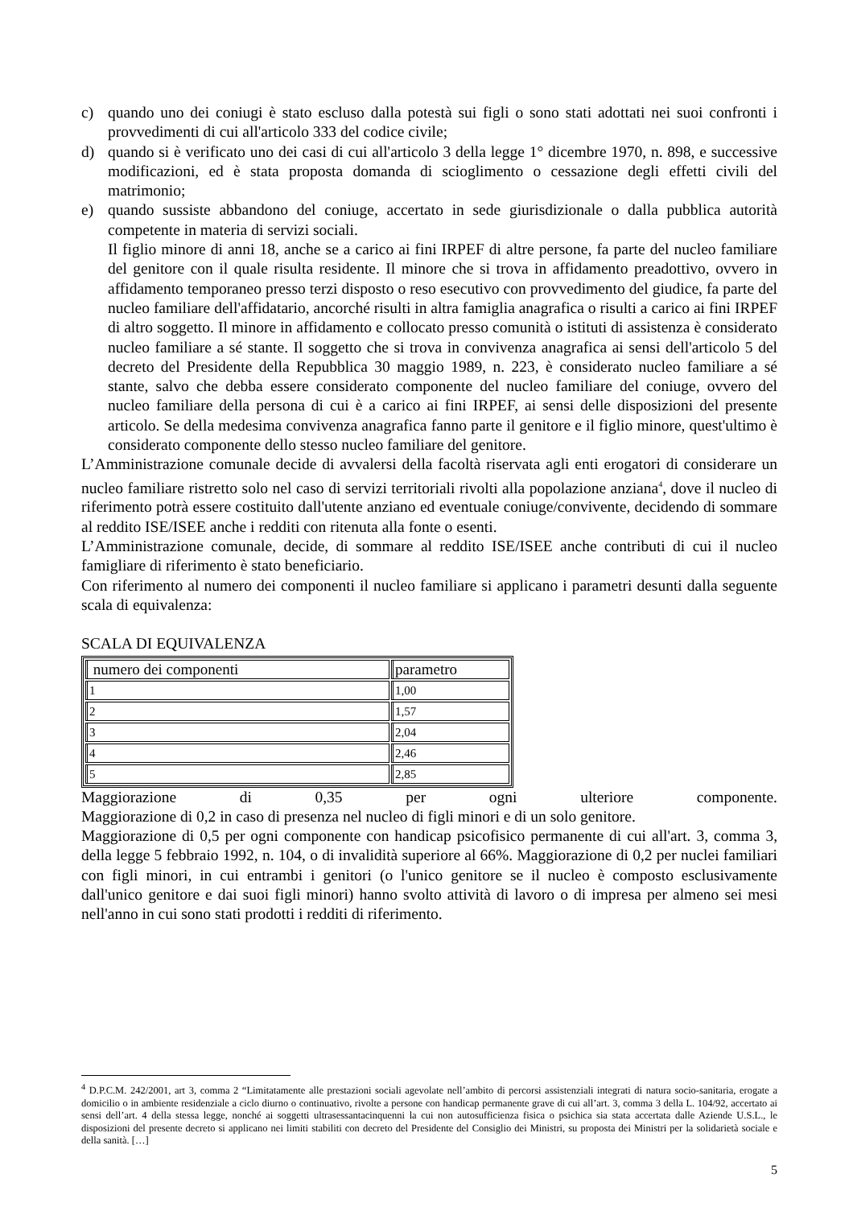c) quando uno dei coniugi è stato escluso dalla potestà sui figli o sono stati adottati nei suoi confronti i provvedimenti di cui all'articolo 333 del codice civile;
d) quando si è verificato uno dei casi di cui all'articolo 3 della legge 1° dicembre 1970, n. 898, e successive modificazioni, ed è stata proposta domanda di scioglimento o cessazione degli effetti civili del matrimonio;
e) quando sussiste abbandono del coniuge, accertato in sede giurisdizionale o dalla pubblica autorità competente in materia di servizi sociali.
Il figlio minore di anni 18, anche se a carico ai fini IRPEF di altre persone, fa parte del nucleo familiare del genitore con il quale risulta residente. Il minore che si trova in affidamento preadottivo, ovvero in affidamento temporaneo presso terzi disposto o reso esecutivo con provvedimento del giudice, fa parte del nucleo familiare dell'affidatario, ancorché risulti in altra famiglia anagrafica o risulti a carico ai fini IRPEF di altro soggetto. Il minore in affidamento e collocato presso comunità o istituti di assistenza è considerato nucleo familiare a sé stante. Il soggetto che si trova in convivenza anagrafica ai sensi dell'articolo 5 del decreto del Presidente della Repubblica 30 maggio 1989, n. 223, è considerato nucleo familiare a sé stante, salvo che debba essere considerato componente del nucleo familiare del coniuge, ovvero del nucleo familiare della persona di cui è a carico ai fini IRPEF, ai sensi delle disposizioni del presente articolo. Se della medesima convivenza anagrafica fanno parte il genitore e il figlio minore, quest'ultimo è considerato componente dello stesso nucleo familiare del genitore.
L’Amministrazione comunale decide di avvalersi della facoltà riservata agli enti erogatori di considerare un nucleo familiare ristretto solo nel caso di servizi territoriali rivolti alla popolazione anziana<sup>4</sup>, dove il nucleo di riferimento potrà essere costituito dall'utente anziano ed eventuale coniuge/convivente, decidendo di sommare al reddito ISE/ISEE anche i redditi con ritenuta alla fonte o esenti.
L’Amministrazione comunale, decide, di sommare al reddito ISE/ISEE anche contributi di cui il nucleo famigliare di riferimento è stato beneficiario.
Con riferimento al numero dei componenti il nucleo familiare si applicano i parametri desunti dalla seguente scala di equivalenza:
SCALA DI EQUIVALENZA
| numero dei componenti | parametro |
| 1 | 1,00 |
| 2 | 1,57 |
| 3 | 2,04 |
| 4 | 2,46 |
| 5 | 2,85 |
Maggiorazione di 0,35 per ogni ulteriore componente.
Maggiorazione di 0,2 in caso di presenza nel nucleo di figli minori e di un solo genitore.
Maggiorazione di 0,5 per ogni componente con handicap psicofisico permanente di cui all'art. 3, comma 3, della legge 5 febbraio 1992, n. 104, o di invalidità superiore al 66%. Maggiorazione di 0,2 per nuclei familiari con figli minori, in cui entrambi i genitori (o l'unico genitore se il nucleo è composto esclusivamente dall'unico genitore e dai suoi figli minori) hanno svolto attività di lavoro o di impresa per almeno sei mesi nell'anno in cui sono stati prodotti i redditi di riferimento.
<sup>4</sup> D.P.C.M. 242/2001, art 3, comma 2 “Limitatamente alle prestazioni sociali agevolate nell’ambito di percorsi assistenziali integrati di natura socio-sanitaria, erogate a domicilio o in ambiente residenziale a ciclo diurno o continuativo, rivolte a persone con handicap permanente grave di cui all’art. 3, comma 3 della L. 104/92, accertato ai sensi dell’art. 4 della stessa legge, nonché ai soggetti ultrasessantacinquenni la cui non autosufficienza fisica o psichica sia stata accertata dalle Aziende U.S.L., le disposizioni del presente decreto si applicano nei limiti stabiliti con decreto del Presidente del Consiglio dei Ministri, su proposta dei Ministri per la solidarietà sociale e della sanità. […]
5